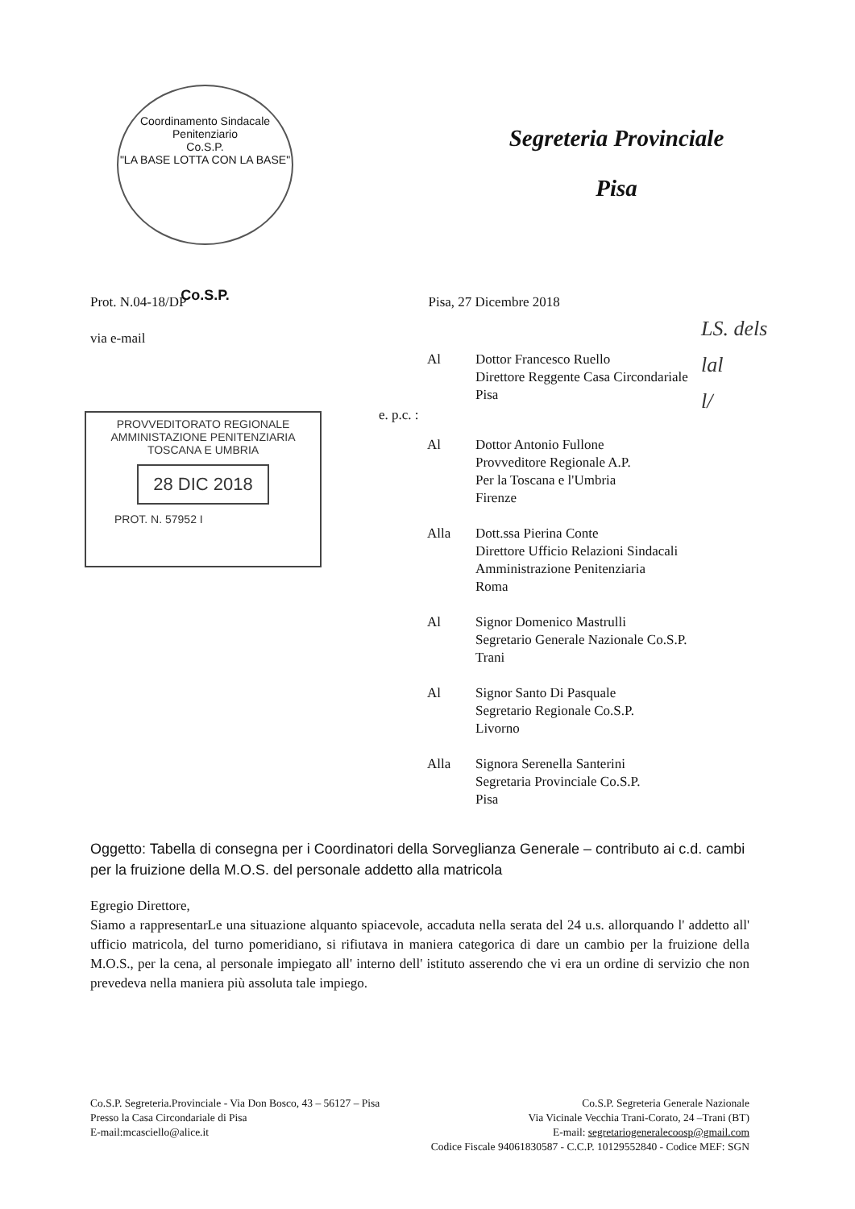Coordinamento Sindacale Penitenziario
Co.S.P.
"LA BASE LOTTA CON LA BASE"
Co.S.P.
Segreteria Provinciale
Pisa
Prot. N.04-18/DP Pisa, 27 Dicembre 2018
via e-mail
LS. dels
lal
l/
PROVVEDITORATO REGIONALE
AMMINISTAZIONE PENITENZIARIA
TOSCANA E UMBRIA
28 DIC 2018
PROT. N. 57952 I
e. p.c. :
Al Dottor Francesco Ruello
Direttore Reggente Casa Circondariale
Pisa
Al Dottor Antonio Fullone
Provveditore Regionale A.P.
Per la Toscana e l'Umbria
Firenze
Alla Dott.ssa Pierina Conte
Direttore Ufficio Relazioni Sindacali
Amministrazione Penitenziaria
Roma
Al Signor Domenico Mastrulli
Segretario Generale Nazionale Co.S.P.
Trani
Al Signor Santo Di Pasquale
Segretario Regionale Co.S.P.
Livorno
Alla Signora Serenella Santerini
Segretaria Provinciale Co.S.P.
Pisa
Oggetto: Tabella di consegna per i Coordinatori della Sorveglianza Generale – contributo ai c.d. cambi per la fruizione della M.O.S. del personale addetto alla matricola
Egregio Direttore,
Siamo a rappresentarLe una situazione alquanto spiacevole, accaduta nella serata del 24 u.s. allorquando l' addetto all' ufficio matricola, del turno pomeridiano, si rifiutava in maniera categorica di dare un cambio per la fruizione della M.O.S., per la cena, al personale impiegato all' interno dell' istituto asserendo che vi era un ordine di servizio che non prevedeva nella maniera più assoluta tale impiego.
Co.S.P. Segreteria.Provinciale - Via Don Bosco, 43 – 56127 – Pisa
Presso la Casa Circondariale di Pisa
E-mail:mcasciello@alice.it
Co.S.P. Segreteria Generale Nazionale
Via Vicinale Vecchia Trani-Corato, 24 –Trani (BT)
E-mail: segretariogeneralecoosp@gmail.com
Codice Fiscale 94061830587 - C.C.P. 10129552840 - Codice MEF: SGN